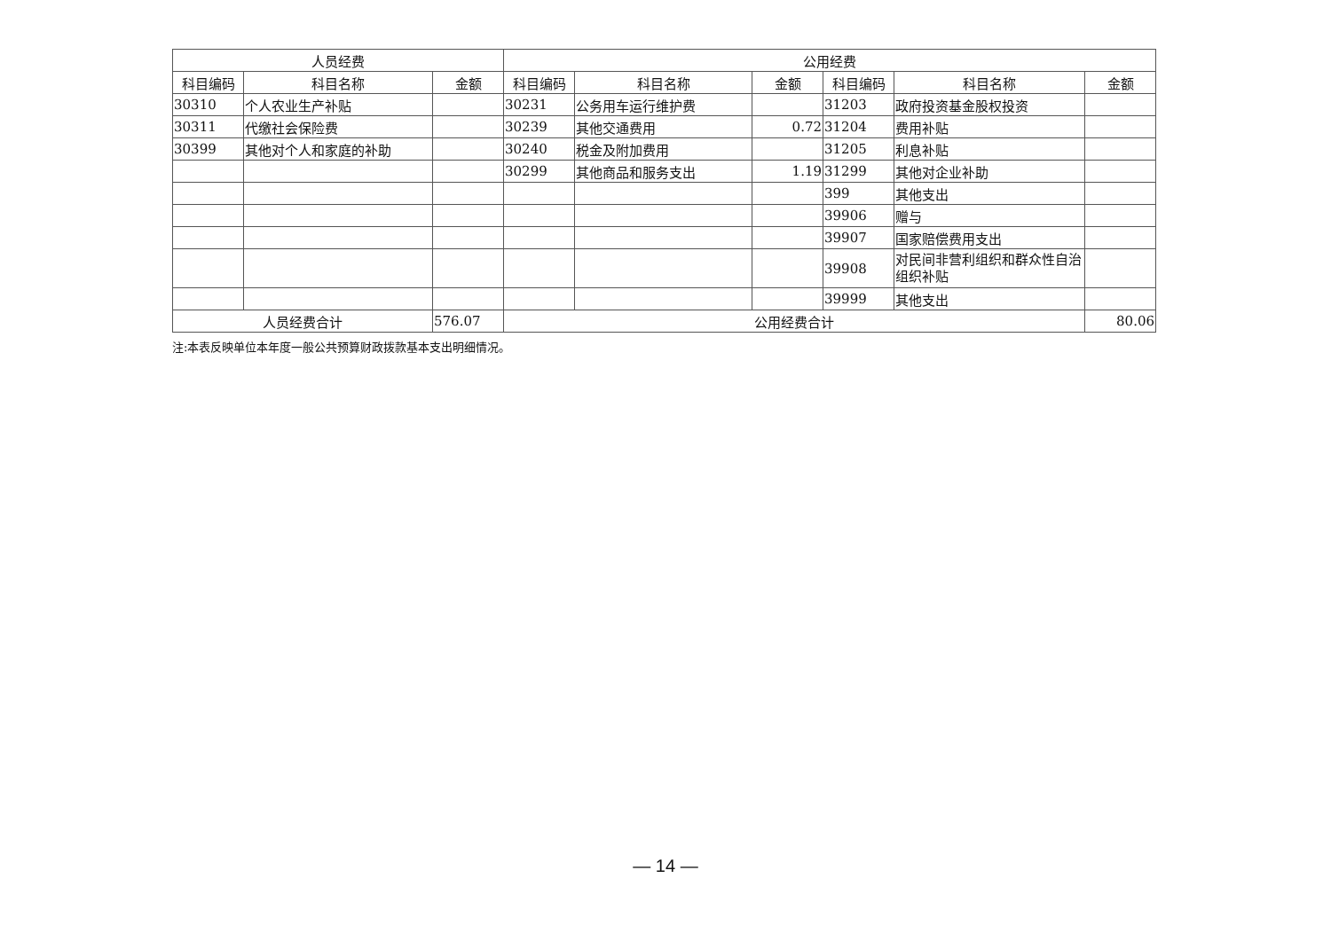| 人员经费 | | | 公用经费 | | | | | |
| --- | --- | --- | --- | --- | --- | --- | --- | --- |
| 科目编码 | 科目名称 | 金额 | 科目编码 | 科目名称 | 金额 | 科目编码 | 科目名称 | 金额 |
| 30310 | 个人农业生产补贴 | | 30231 | 公务用车运行维护费 | | 31203 | 政府投资基金股权投资 | |
| 30311 | 代缴社会保险费 | | 30239 | 其他交通费用 | 0.72 | 31204 | 费用补贴 | |
| 30399 | 其他对个人和家庭的补助 | | 30240 | 税金及附加费用 | | 31205 | 利息补贴 | |
| | | | 30299 | 其他商品和服务支出 | 1.19 | 31299 | 其他对企业补助 | |
| | | | | | | 399 | 其他支出 | |
| | | | | | | 39906 | 赠与 | |
| | | | | | | 39907 | 国家赔偿费用支出 | |
| | | | | | | 39908 | 对民间非营利组织和群众性自治组织补贴 | |
| | | | | | | 39999 | 其他支出 | |
| 人员经费合计 | | 576.07 | 公用经费合计 | | | | | 80.06 |
注:本表反映单位本年度一般公共预算财政拨款基本支出明细情况。
— 14 —